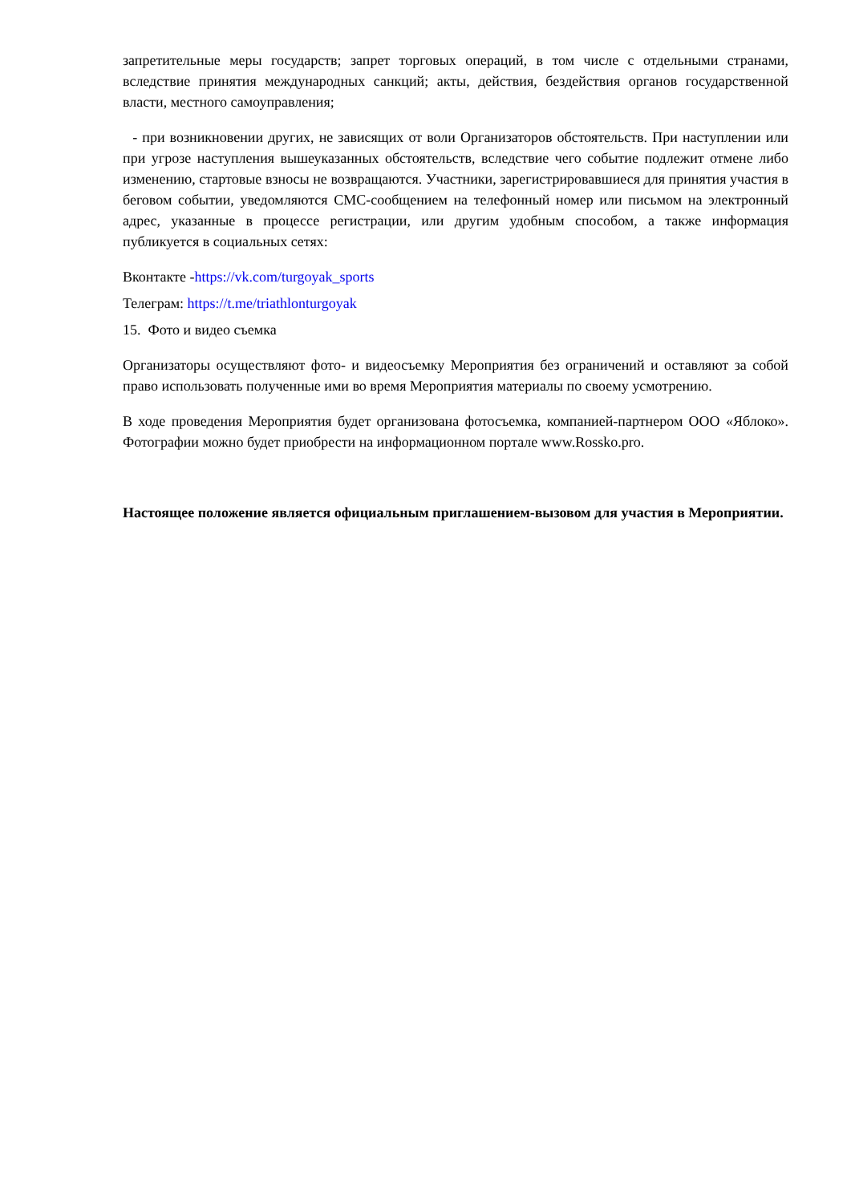запретительные меры государств; запрет торговых операций, в том числе с отдельными странами, вследствие принятия международных санкций; акты, действия, бездействия органов государственной власти, местного самоуправления;
- при возникновении других, не зависящих от воли Организаторов обстоятельств. При наступлении или при угрозе наступления вышеуказанных обстоятельств, вследствие чего событие подлежит отмене либо изменению, стартовые взносы не возвращаются. Участники, зарегистрировавшиеся для принятия участия в беговом событии, уведомляются СМС-сообщением на телефонный номер или письмом на электронный адрес, указанные в процессе регистрации, или другим удобным способом, а также информация публикуется в социальных сетях:
Вконтакте -https://vk.com/turgoyak_sports
Телеграм: https://t.me/triathlonturgoyak
15. Фото и видео съемка
Организаторы осуществляют фото- и видеосъемку Мероприятия без ограничений и оставляют за собой право использовать полученные ими во время Мероприятия материалы по своему усмотрению.
В ходе проведения Мероприятия будет организована фотосъемка, компанией-партнером ООО «Яблоко». Фотографии можно будет приобрести на информационном портале www.Rossko.pro.
Настоящее положение является официальным приглашением-вызовом для участия в Мероприятии.